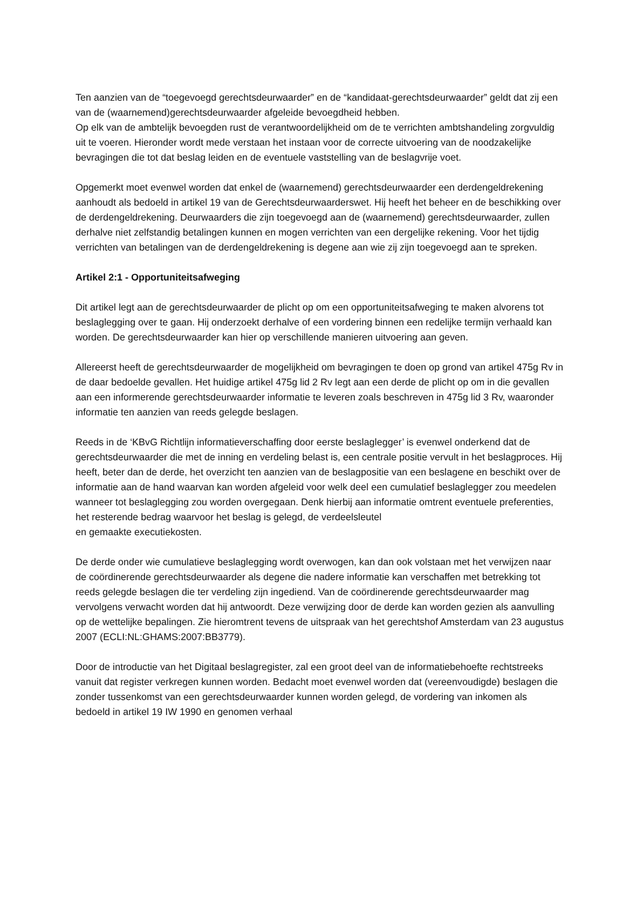Ten aanzien van de “toegevoegd gerechtsdeurwaarder” en de “kandidaat-gerechtsdeurwaarder” geldt dat zij een van de (waarnemend)gerechtsdeurwaarder afgeleide bevoegdheid hebben.
Op elk van de ambtelijk bevoegden rust de verantwoordelijkheid om de te verrichten ambtshandeling zorgvuldig uit te voeren. Hieronder wordt mede verstaan het instaan voor de correcte uitvoering van de noodzakelijke bevragingen die tot dat beslag leiden en de eventuele vaststelling van de beslagvrije voet.
Opgemerkt moet evenwel worden dat enkel de (waarnemend) gerechtsdeurwaarder een derdengeldrekening aanhoudt als bedoeld in artikel 19 van de Gerechtsdeurwaarderswet. Hij heeft het beheer en de beschikking over de derdengeldrekening. Deurwaarders die zijn toegevoegd aan de (waarnemend) gerechtsdeurwaarder, zullen derhalve niet zelfstandig betalingen kunnen en mogen verrichten van een dergelijke rekening. Voor het tijdig verrichten van betalingen van de derdengeldrekening is degene aan wie zij zijn toegevoegd aan te spreken.
Artikel 2:1 - Opportuniteitsafweging
Dit artikel legt aan de gerechtsdeurwaarder de plicht op om een opportuniteitsafweging te maken alvorens tot beslaglegging over te gaan. Hij onderzoekt derhalve of een vordering binnen een redelijke termijn verhaald kan worden. De gerechtsdeurwaarder kan hier op verschillende manieren uitvoering aan geven.
Allereerst heeft de gerechtsdeurwaarder de mogelijkheid om bevragingen te doen op grond van artikel 475g Rv in de daar bedoelde gevallen. Het huidige artikel 475g lid 2 Rv legt aan een derde de plicht op om in die gevallen aan een informerende gerechtsdeurwaarder informatie te leveren zoals beschreven in 475g lid 3 Rv, waaronder informatie ten aanzien van reeds gelegde beslagen.
Reeds in de ‘KBvG Richtlijn informatieverschaffing door eerste beslaglegger’ is evenwel onderkend dat de gerechtsdeurwaarder die met de inning en verdeling belast is, een centrale positie vervult in het beslagproces. Hij heeft, beter dan de derde, het overzicht ten aanzien van de beslagpositie van een beslagene en beschikt over de informatie aan de hand waarvan kan worden afgeleid voor welk deel een cumulatief beslaglegger zou meedelen wanneer tot beslaglegging zou worden overgegaan. Denk hierbij aan informatie omtrent eventuele preferenties, het resterende bedrag waarvoor het beslag is gelegd, de verdeelsleutel
en gemaakte executiekosten.
De derde onder wie cumulatieve beslaglegging wordt overwogen, kan dan ook volstaan met het verwijzen naar de coördinerende gerechtsdeurwaarder als degene die nadere informatie kan verschaffen met betrekking tot reeds gelegde beslagen die ter verdeling zijn ingediend. Van de coördinerende gerechtsdeurwaarder mag vervolgens verwacht worden dat hij antwoordt. Deze verwijzing door de derde kan worden gezien als aanvulling op de wettelijke bepalingen. Zie hieromtrent tevens de uitspraak van het gerechtshof Amsterdam van 23 augustus 2007 (ECLI:NL:GHAMS:2007:BB3779).
Door de introductie van het Digitaal beslagregister, zal een groot deel van de informatiebehoefte rechtstreeks vanuit dat register verkregen kunnen worden. Bedacht moet evenwel worden dat (vereenvoudigde) beslagen die zonder tussenkomst van een gerechtsdeurwaarder kunnen worden gelegd, de vordering van inkomen als bedoeld in artikel 19 IW 1990 en genomen verhaal